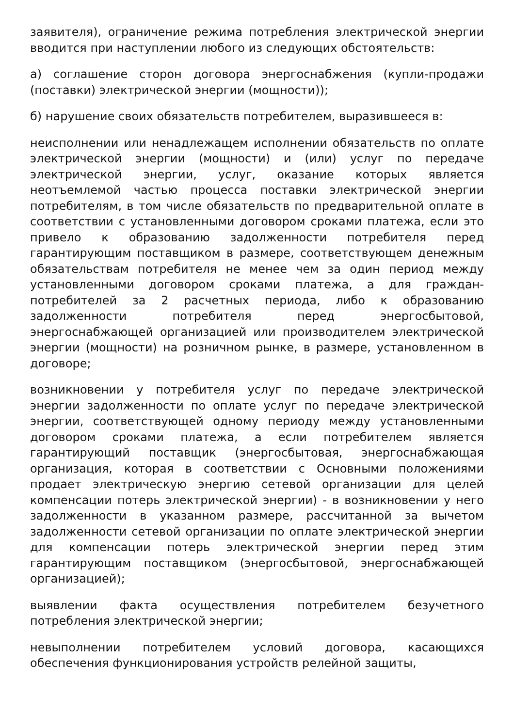заявителя), ограничение режима потребления электрической энергии вводится при наступлении любого из следующих обстоятельств:
а) соглашение сторон договора энергоснабжения (купли-продажи (поставки) электрической энергии (мощности));
б) нарушение своих обязательств потребителем, выразившееся в:
неисполнении или ненадлежащем исполнении обязательств по оплате электрической энергии (мощности) и (или) услуг по передаче электрической энергии, услуг, оказание которых является неотъемлемой частью процесса поставки электрической энергии потребителям, в том числе обязательств по предварительной оплате в соответствии с установленными договором сроками платежа, если это привело к образованию задолженности потребителя перед гарантирующим поставщиком в размере, соответствующем денежным обязательствам потребителя не менее чем за один период между установленными договором сроками платежа, а для граждан-потребителей за 2 расчетных периода, либо к образованию задолженности потребителя перед энергосбытовой, энергоснабжающей организацией или производителем электрической энергии (мощности) на розничном рынке, в размере, установленном в договоре;
возникновении у потребителя услуг по передаче электрической энергии задолженности по оплате услуг по передаче электрической энергии, соответствующей одному периоду между установленными договором сроками платежа, а если потребителем является гарантирующий поставщик (энергосбытовая, энергоснабжающая организация, которая в соответствии с Основными положениями продает электрическую энергию сетевой организации для целей компенсации потерь электрической энергии) - в возникновении у него задолженности в указанном размере, рассчитанной за вычетом задолженности сетевой организации по оплате электрической энергии для компенсации потерь электрической энергии перед этим гарантирующим поставщиком (энергосбытовой, энергоснабжающей организацией);
выявлении факта осуществления потребителем безучетного потребления электрической энергии;
невыполнении потребителем условий договора, касающихся обеспечения функционирования устройств релейной защиты,